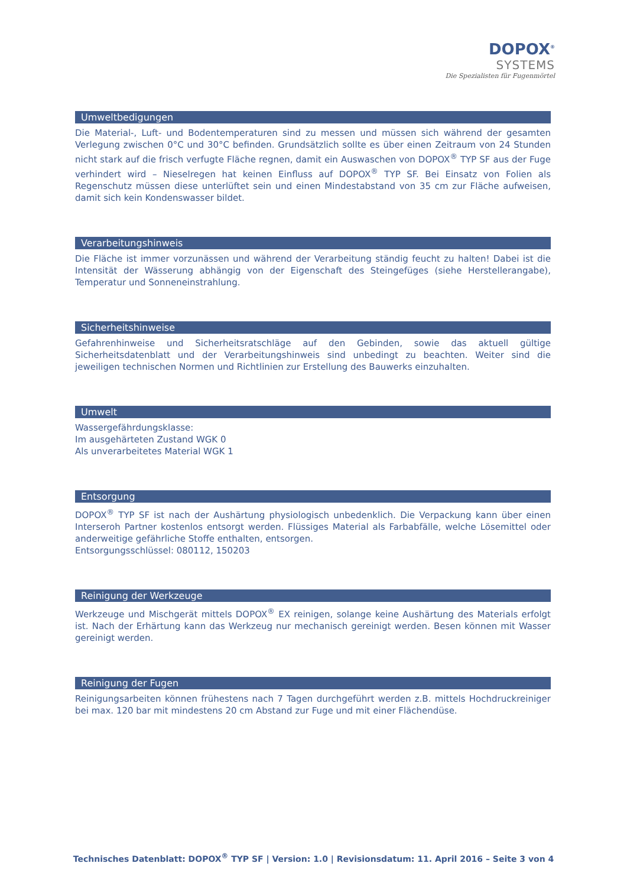DOPOX<sup>®</sup>
SYSTEMS
Die Spezialisten für Fugenmörtel
Umweltbedigungen
Die Material-, Luft- und Bodentemperaturen sind zu messen und müssen sich während der gesamten Verlegung zwischen 0°C und 30°C befinden. Grundsätzlich sollte es über einen Zeitraum von 24 Stunden nicht stark auf die frisch verfugte Fläche regnen, damit ein Auswaschen von DOPOX<sup>®</sup> TYP SF aus der Fuge verhindert wird – Nieselregen hat keinen Einfluss auf DOPOX<sup>®</sup> TYP SF. Bei Einsatz von Folien als Regenschutz müssen diese unterlüftet sein und einen Mindestabstand von 35 cm zur Fläche aufweisen, damit sich kein Kondenswasser bildet.
Verarbeitungshinweis
Die Fläche ist immer vorzunässen und während der Verarbeitung ständig feucht zu halten! Dabei ist die Intensität der Wässerung abhängig von der Eigenschaft des Steingefüges (siehe Herstellerangabe), Temperatur und Sonneneinstrahlung.
Sicherheitshinweise
Gefahrenhinweise und Sicherheitsratschläge auf den Gebinden, sowie das aktuell gültige Sicherheitsdatenblatt und der Verarbeitungshinweis sind unbedingt zu beachten. Weiter sind die jeweiligen technischen Normen und Richtlinien zur Erstellung des Bauwerks einzuhalten.
Umwelt
Wassergefährdungsklasse:
Im ausgehärteten Zustand WGK 0
Als unverarbeitetes Material WGK 1
Entsorgung
DOPOX<sup>®</sup> TYP SF ist nach der Aushärtung physiologisch unbedenklich. Die Verpackung kann über einen Interseroh Partner kostenlos entsorgt werden. Flüssiges Material als Farbabfälle, welche Lösemittel oder anderweitige gefährliche Stoffe enthalten, entsorgen.
Entsorgungsschlüssel: 080112, 150203
Reinigung der Werkzeuge
Werkzeuge und Mischgerät mittels DOPOX<sup>®</sup> EX reinigen, solange keine Aushärtung des Materials erfolgt ist. Nach der Erhärtung kann das Werkzeug nur mechanisch gereinigt werden. Besen können mit Wasser gereinigt werden.
Reinigung der Fugen
Reinigungsarbeiten können frühestens nach 7 Tagen durchgeführt werden z.B. mittels Hochdruckreiniger bei max. 120 bar mit mindestens 20 cm Abstand zur Fuge und mit einer Flächendüse.
Technisches Datenblatt: DOPOX<sup>®</sup> TYP SF | Version: 1.0 | Revisionsdatum: 11. April 2016 – Seite 3 von 4